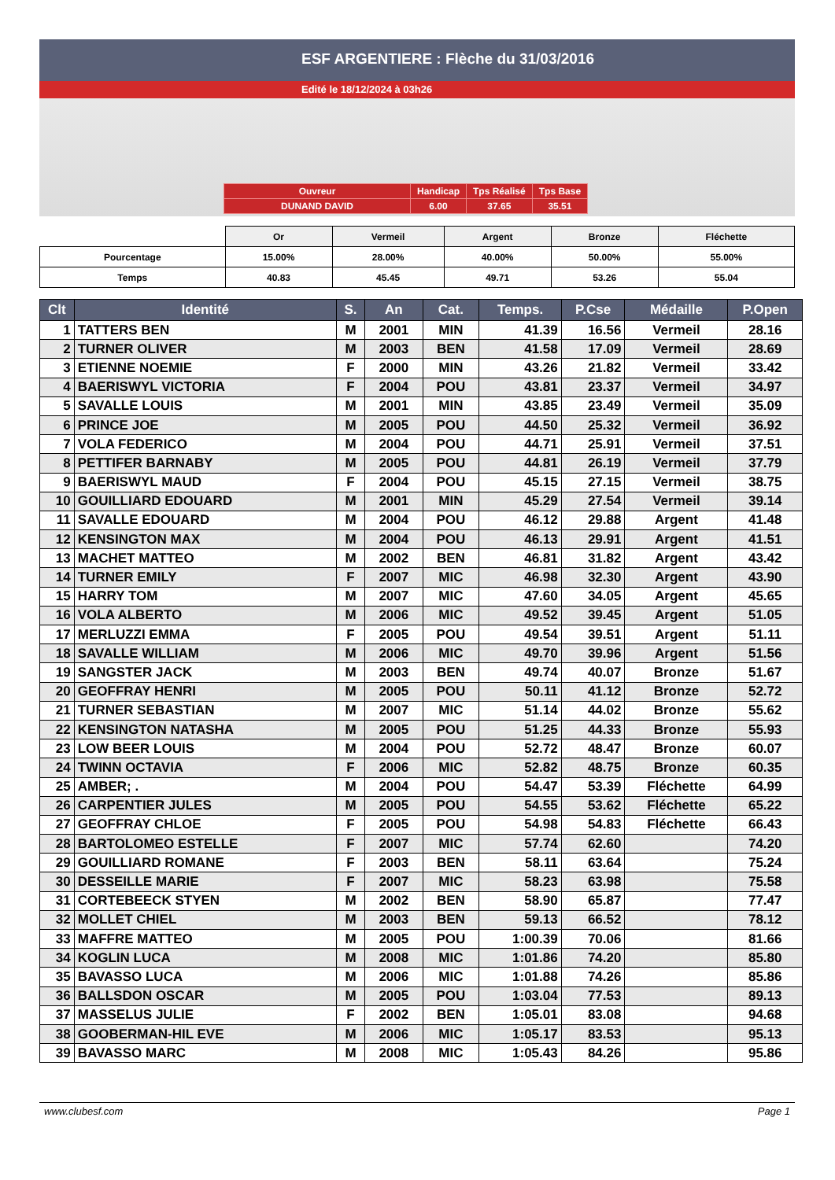ESF ARGENTIERE : Flèche du 31/03/2016
Edité le 18/12/2024 à 03h26
| Ouvreur | Handicap | Tps Réalisé | Tps Base |
| DUNAND DAVID | 6.00 | 37.65 | 35.51 |
| | Or | Vermeil | Argent | Bronze | Fléchette |
| Pourcentage | 15.00% | 28.00% | 40.00% | 50.00% | 55.00% |
| Temps | 40.83 | 45.45 | 49.71 | 53.26 | 55.04 |
| Clt | Identité | S. | An | Cat. | Temps. | P.Cse | Médaille | P.Open |
| --- | --- | --- | --- | --- | --- | --- | --- | --- |
| 1 | TATTERS BEN | M | 2001 | MIN | 41.39 | 16.56 | Vermeil | 28.16 |
| 2 | TURNER OLIVER | M | 2003 | BEN | 41.58 | 17.09 | Vermeil | 28.69 |
| 3 | ETIENNE NOEMIE | F | 2000 | MIN | 43.26 | 21.82 | Vermeil | 33.42 |
| 4 | BAERISWYL VICTORIA | F | 2004 | POU | 43.81 | 23.37 | Vermeil | 34.97 |
| 5 | SAVALLE LOUIS | M | 2001 | MIN | 43.85 | 23.49 | Vermeil | 35.09 |
| 6 | PRINCE JOE | M | 2005 | POU | 44.50 | 25.32 | Vermeil | 36.92 |
| 7 | VOLA FEDERICO | M | 2004 | POU | 44.71 | 25.91 | Vermeil | 37.51 |
| 8 | PETTIFER BARNABY | M | 2005 | POU | 44.81 | 26.19 | Vermeil | 37.79 |
| 9 | BAERISWYL MAUD | F | 2004 | POU | 45.15 | 27.15 | Vermeil | 38.75 |
| 10 | GOUILLIARD EDOUARD | M | 2001 | MIN | 45.29 | 27.54 | Vermeil | 39.14 |
| 11 | SAVALLE EDOUARD | M | 2004 | POU | 46.12 | 29.88 | Argent | 41.48 |
| 12 | KENSINGTON MAX | M | 2004 | POU | 46.13 | 29.91 | Argent | 41.51 |
| 13 | MACHET MATTEO | M | 2002 | BEN | 46.81 | 31.82 | Argent | 43.42 |
| 14 | TURNER EMILY | F | 2007 | MIC | 46.98 | 32.30 | Argent | 43.90 |
| 15 | HARRY TOM | M | 2007 | MIC | 47.60 | 34.05 | Argent | 45.65 |
| 16 | VOLA ALBERTO | M | 2006 | MIC | 49.52 | 39.45 | Argent | 51.05 |
| 17 | MERLUZZI EMMA | F | 2005 | POU | 49.54 | 39.51 | Argent | 51.11 |
| 18 | SAVALLE WILLIAM | M | 2006 | MIC | 49.70 | 39.96 | Argent | 51.56 |
| 19 | SANGSTER JACK | M | 2003 | BEN | 49.74 | 40.07 | Bronze | 51.67 |
| 20 | GEOFFRAY HENRI | M | 2005 | POU | 50.11 | 41.12 | Bronze | 52.72 |
| 21 | TURNER SEBASTIAN | M | 2007 | MIC | 51.14 | 44.02 | Bronze | 55.62 |
| 22 | KENSINGTON NATASHA | M | 2005 | POU | 51.25 | 44.33 | Bronze | 55.93 |
| 23 | LOW BEER LOUIS | M | 2004 | POU | 52.72 | 48.47 | Bronze | 60.07 |
| 24 | TWINN OCTAVIA | F | 2006 | MIC | 52.82 | 48.75 | Bronze | 60.35 |
| 25 | AMBER; . | M | 2004 | POU | 54.47 | 53.39 | Fléchette | 64.99 |
| 26 | CARPENTIER JULES | M | 2005 | POU | 54.55 | 53.62 | Fléchette | 65.22 |
| 27 | GEOFFRAY CHLOE | F | 2005 | POU | 54.98 | 54.83 | Fléchette | 66.43 |
| 28 | BARTOLOMEO ESTELLE | F | 2007 | MIC | 57.74 | 62.60 | | 74.20 |
| 29 | GOUILLIARD ROMANE | F | 2003 | BEN | 58.11 | 63.64 | | 75.24 |
| 30 | DESSEILLE MARIE | F | 2007 | MIC | 58.23 | 63.98 | | 75.58 |
| 31 | CORTEBEECK STYEN | M | 2002 | BEN | 58.90 | 65.87 | | 77.47 |
| 32 | MOLLET CHIEL | M | 2003 | BEN | 59.13 | 66.52 | | 78.12 |
| 33 | MAFFRE MATTEO | M | 2005 | POU | 1:00.39 | 70.06 | | 81.66 |
| 34 | KOGLIN LUCA | M | 2008 | MIC | 1:01.86 | 74.20 | | 85.80 |
| 35 | BAVASSO LUCA | M | 2006 | MIC | 1:01.88 | 74.26 | | 85.86 |
| 36 | BALLSDON OSCAR | M | 2005 | POU | 1:03.04 | 77.53 | | 89.13 |
| 37 | MASSELUS JULIE | F | 2002 | BEN | 1:05.01 | 83.08 | | 94.68 |
| 38 | GOOBERMAN-HIL EVE | M | 2006 | MIC | 1:05.17 | 83.53 | | 95.13 |
| 39 | BAVASSO MARC | M | 2008 | MIC | 1:05.43 | 84.26 | | 95.86 |
www.clubesf.com Page 1